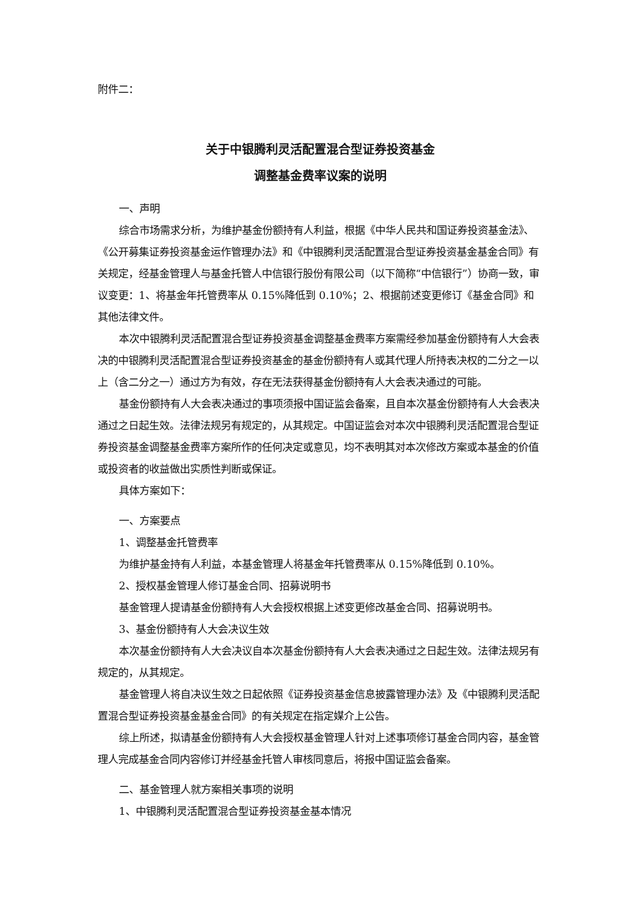附件二：
关于中银腾利灵活配置混合型证券投资基金
调整基金费率议案的说明
一、声明
综合市场需求分析，为维护基金份额持有人利益，根据《中华人民共和国证券投资基金法》、《公开募集证券投资基金运作管理办法》和《中银腾利灵活配置混合型证券投资基金基金合同》有关规定，经基金管理人与基金托管人中信银行股份有限公司（以下简称“中信银行”）协商一致，审议变更：1、将基金年托管费率从 0.15%降低到 0.10%；2、根据前述变更修订《基金合同》和其他法律文件。
本次中银腾利灵活配置混合型证券投资基金调整基金费率方案需经参加基金份额持有人大会表决的中银腾利灵活配置混合型证券投资基金的基金份额持有人或其代理人所持表决权的二分之一以上（含二分之一）通过方为有效，存在无法获得基金份额持有人大会表决通过的可能。
基金份额持有人大会表决通过的事项须报中国证监会备案，且自本次基金份额持有人大会表决通过之日起生效。法律法规另有规定的，从其规定。中国证监会对本次中银腾利灵活配置混合型证券投资基金调整基金费率方案所作的任何决定或意见，均不表明其对本次修改方案或本基金的价值或投资者的收益做出实质性判断或保证。
具体方案如下：
一、方案要点
1、调整基金托管费率
为维护基金持有人利益，本基金管理人将基金年托管费率从 0.15%降低到 0.10%。
2、授权基金管理人修订基金合同、招募说明书
基金管理人提请基金份额持有人大会授权根据上述变更修改基金合同、招募说明书。
3、基金份额持有人大会决议生效
本次基金份额持有人大会决议自本次基金份额持有人大会表决通过之日起生效。法律法规另有规定的，从其规定。
基金管理人将自决议生效之日起依照《证券投资基金信息披露管理办法》及《中银腾利灵活配置混合型证券投资基金基金合同》的有关规定在指定媒介上公告。
综上所述，拟请基金份额持有人大会授权基金管理人针对上述事项修订基金合同内容，基金管理人完成基金合同内容修订并经基金托管人审核同意后，将报中国证监会备案。
二、基金管理人就方案相关事项的说明
1、中银腾利灵活配置混合型证券投资基金基本情况